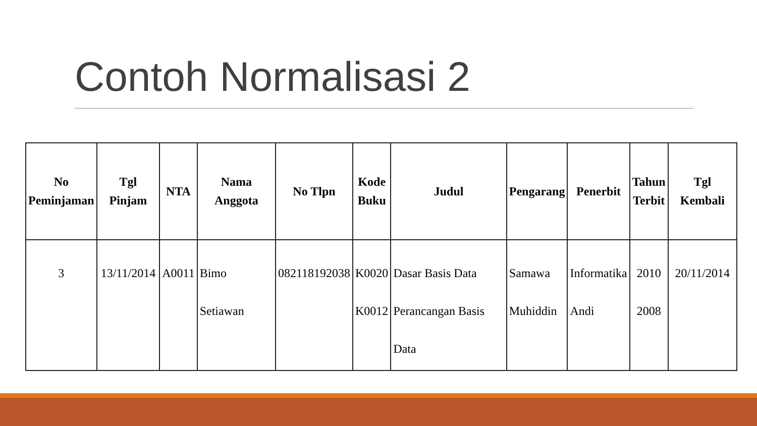Contoh Normalisasi 2
| No Peminjaman | Tgl Pinjam | NTA | Nama Anggota | No Tlpn | Kode Buku | Judul | Pengarang | Penerbit | Tahun Terbit | Tgl Kembali |
| --- | --- | --- | --- | --- | --- | --- | --- | --- | --- | --- |
| 3 | 13/11/2014 | A0011 | Bimo Setiawan | 082118192038 | K0020 K0012 | Dasar Basis Data Perancangan Basis Data | Samawa Muhiddin | Informatika Andi | 2010 2008 | 20/11/2014 |